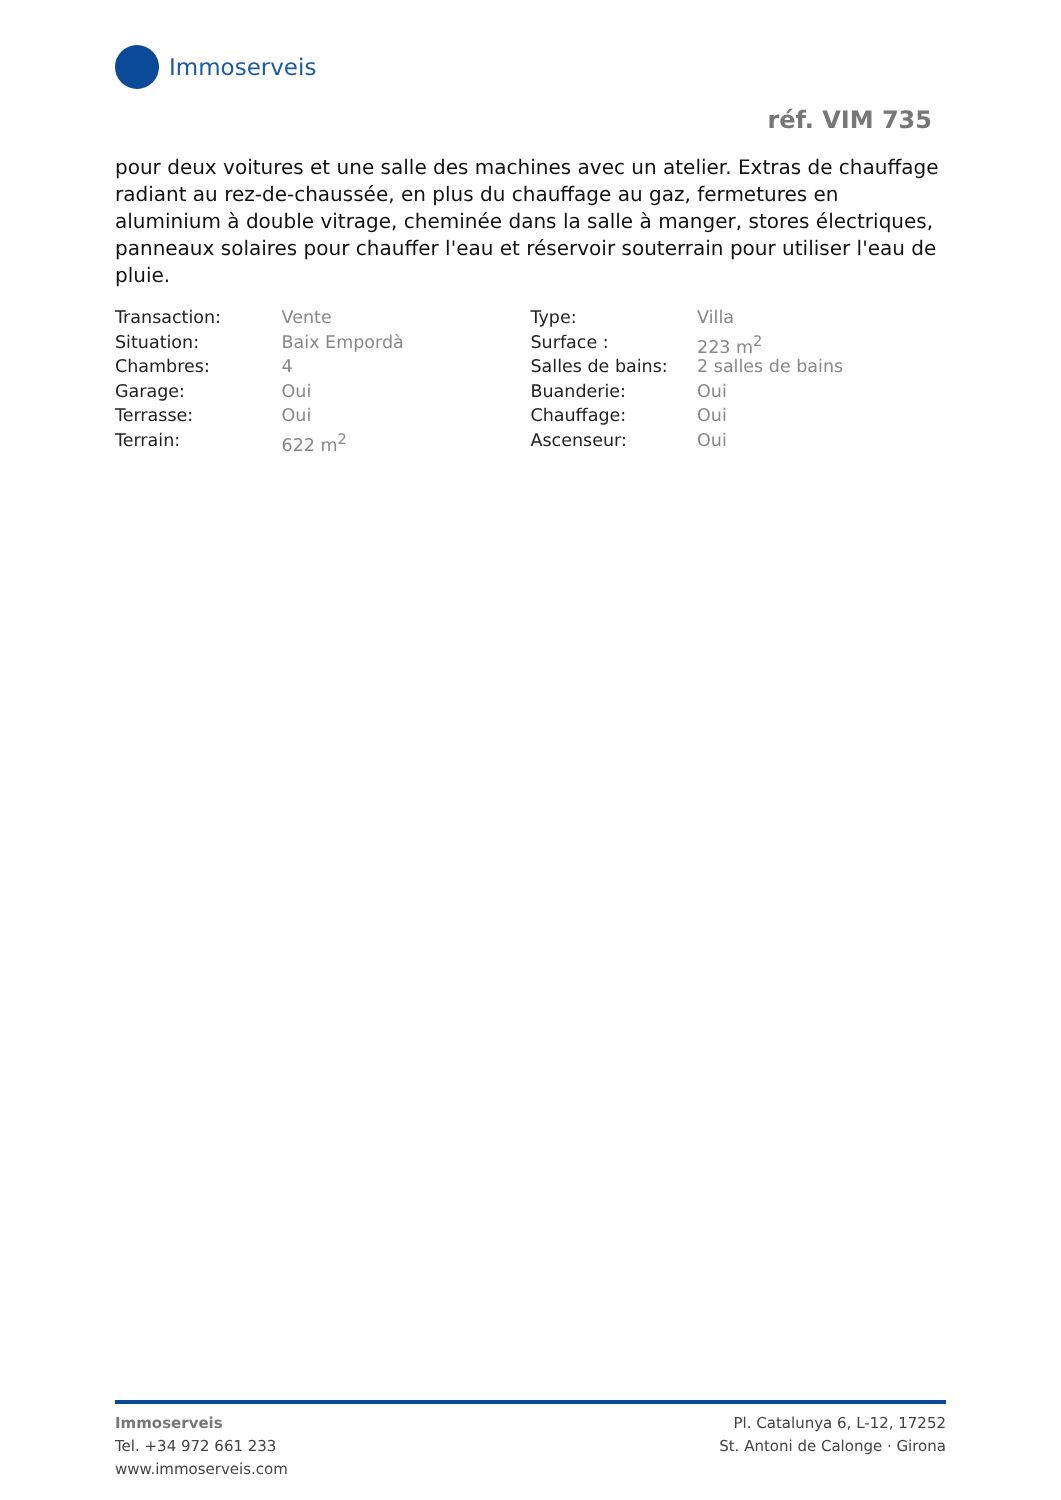Immoserveis
réf. VIM 735
pour deux voitures et une salle des machines avec un atelier. Extras de chauffage radiant au rez-de-chaussée, en plus du chauffage au gaz, fermetures en aluminium à double vitrage, cheminée dans la salle à manger, stores électriques, panneaux solaires pour chauffer l'eau et réservoir souterrain pour utiliser l'eau de pluie.
| Transaction: | Vente | Type: | Villa |
| Situation: | Baix Empordà | Surface : | 223 m<sup>2</sup> |
| Chambres: | 4 | Salles de bains: | 2 salles de bains |
| Garage: | Oui | Buanderie: | Oui |
| Terrasse: | Oui | Chauffage: | Oui |
| Terrain: | 622 m<sup>2</sup> | Ascenseur: | Oui |
Immoserveis
Tel. +34 972 661 233
www.immoserveis.com
Pl. Catalunya 6, L-12, 17252
St. Antoni de Calonge · Girona